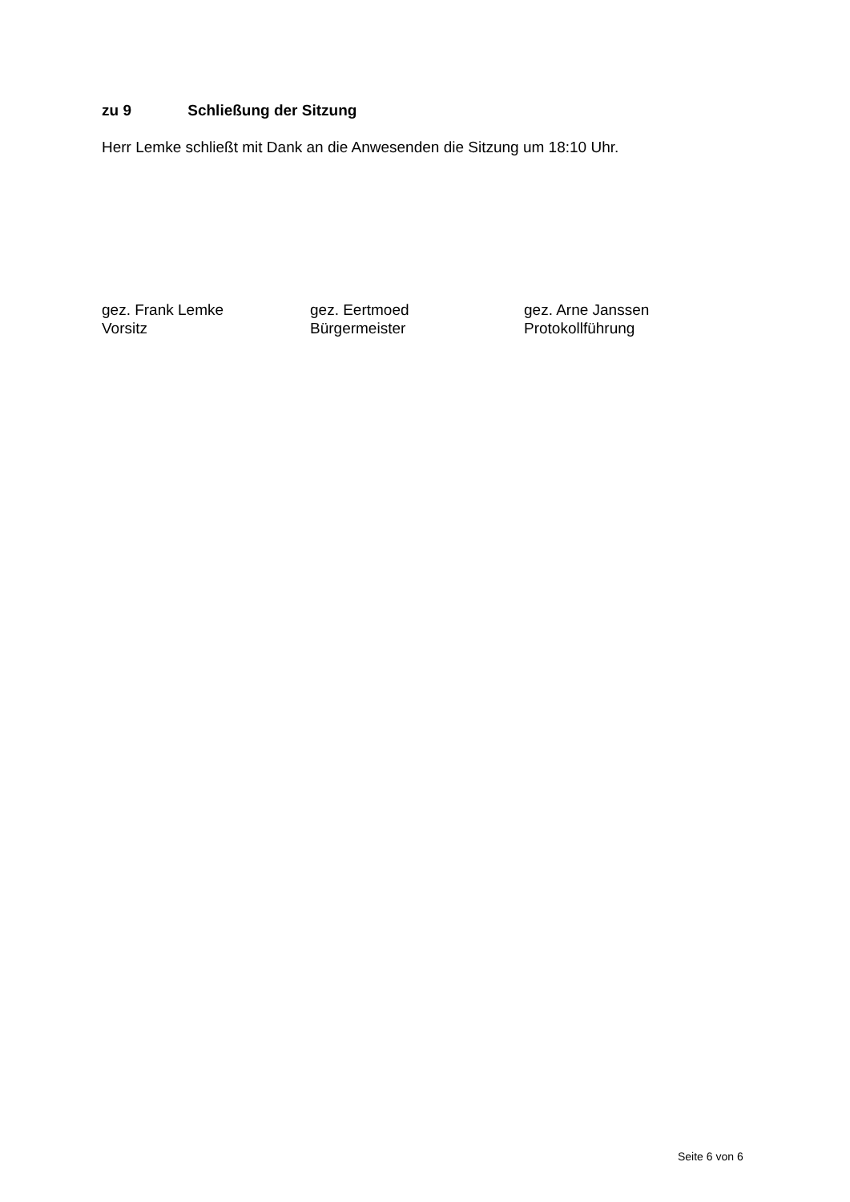zu 9 Schließung der Sitzung
Herr Lemke schließt mit Dank an die Anwesenden die Sitzung um 18:10 Uhr.
gez. Frank Lemke
Vorsitz
gez. Eertmoed
Bürgermeister
gez. Arne Janssen
Protokollführung
Seite 6 von 6